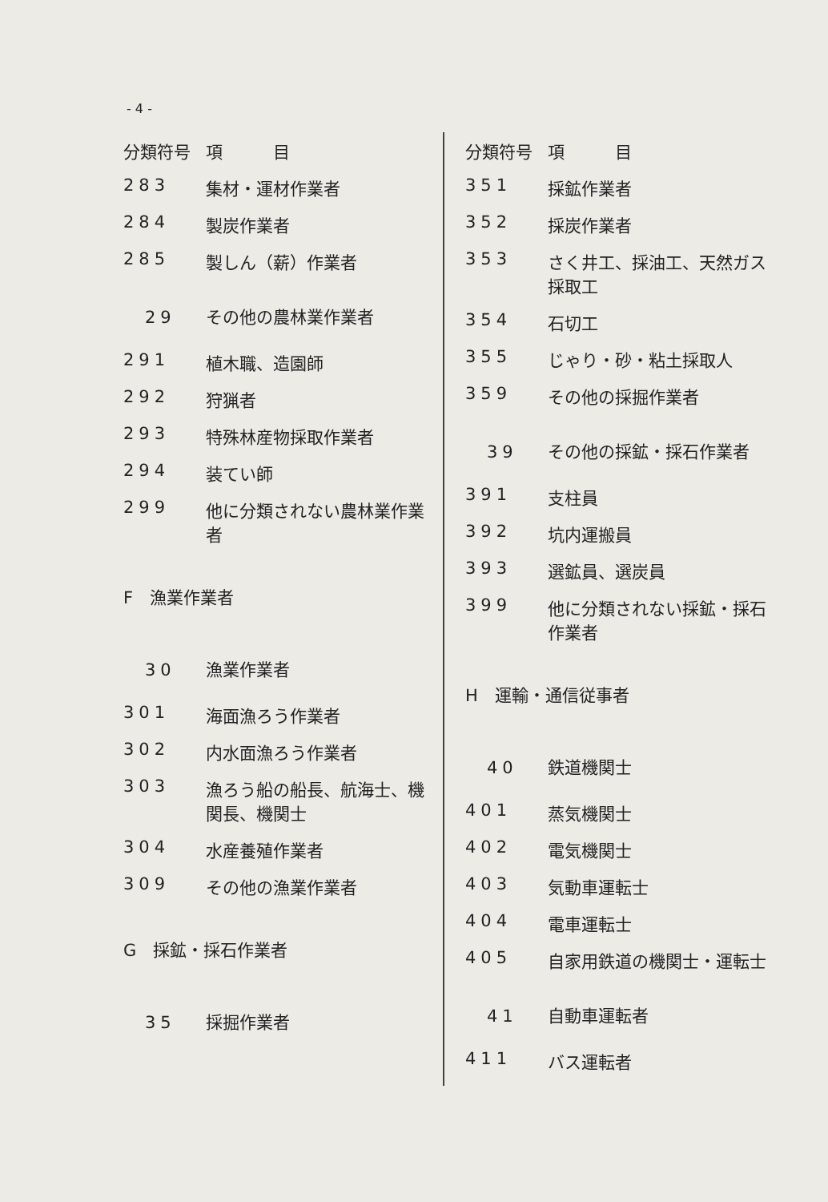- 4 -
| 分類符号 | 項 目 |
| --- | --- |
| 283 | 集材・運材作業者 |
| 284 | 製炭作業者 |
| 285 | 製しん（薪）作業者 |
| 29 | その他の農林業作業者 |
| 291 | 植木職、造園師 |
| 292 | 狩猟者 |
| 293 | 特殊林産物採取作業者 |
| 294 | 装てい師 |
| 299 | 他に分類されない農林業作業者 |
| F 漁業作業者 | |
| 30 | 漁業作業者 |
| 301 | 海面漁ろう作業者 |
| 302 | 内水面漁ろう作業者 |
| 303 | 漁ろう船の船長、航海士、機関長、機関士 |
| 304 | 水産養殖作業者 |
| 309 | その他の漁業作業者 |
| G 採鉱・採石作業者 | |
| 35 | 採掘作業者 |
| 分類符号 | 項 目 |
| --- | --- |
| 351 | 採鉱作業者 |
| 352 | 採炭作業者 |
| 353 | さく井工、採油工、天然ガス採取工 |
| 354 | 石切工 |
| 355 | じゃり・砂・粘土採取人 |
| 359 | その他の採掘作業者 |
| 39 | その他の採鉱・採石作業者 |
| 391 | 支柱員 |
| 392 | 坑内運搬員 |
| 393 | 選鉱員、選炭員 |
| 399 | 他に分類されない採鉱・採石作業者 |
| H 運輸・通信従事者 | |
| 40 | 鉄道機関士 |
| 401 | 蒸気機関士 |
| 402 | 電気機関士 |
| 403 | 気動車運転士 |
| 404 | 電車運転士 |
| 405 | 自家用鉄道の機関士・運転士 |
| 41 | 自動車運転者 |
| 411 | バス運転者 |